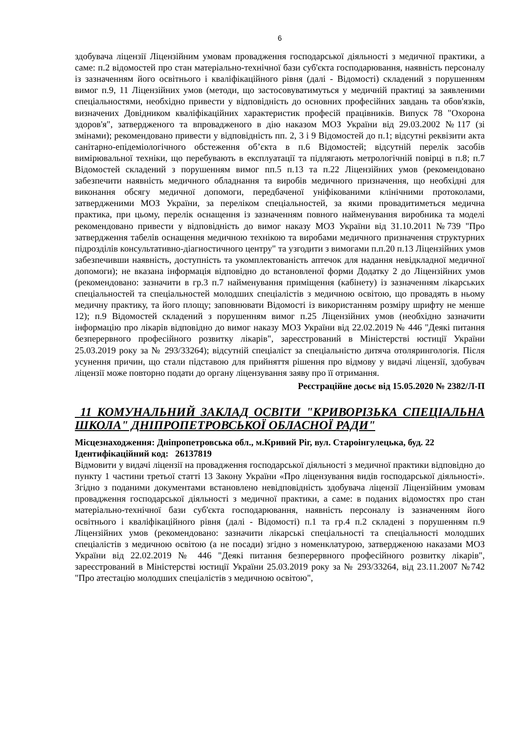6
здобувача ліцензії Ліцензійним умовам провадження господарської діяльності з медичної практики, а саме: п.2 відомостей про стан матеріально-технічної бази суб'єкта господарювання, наявність персоналу із зазначенням його освітнього і кваліфікаційного рівня (далі - Відомості) складений з порушенням вимог п.9, 11 Ліцензійних умов (методи, що застосовуватимуться у медичній практиці за заявленими спеціальностями, необхідно привести у відповідність до основних професійних завдань та обов'язків, визначених Довідником кваліфікаційних характеристик професій працівників. Випуск 78 "Охорона здоров'я", затвердженого та впровадженого в дію наказом МОЗ України від 29.03.2002 №117 (зі змінами); рекомендовано привести у відповідність пп. 2, 3 і 9 Відомостей до п.1; відсутні реквізити акта санітарно-епідеміологічного обстеження об’єкта в п.6 Відомостей; відсутній перелік засобів вимірювальної техніки, що перебувають в експлуатації та підлягають метрологічній повірці в п.8; п.7 Відомостей складений з порушенням вимог пп.5 п.13 та п.22 Ліцензійних умов (рекомендовано забезпечити наявність медичного обладнання та виробів медичного призначення, що необхідні для виконання обсягу медичної допомоги, передбаченої уніфікованими клінічними протоколами, затвердженими МОЗ України, за переліком спеціальностей, за якими провадитиметься медична практика, при цьому, перелік оснащення із зазначенням повного найменування виробника та моделі рекомендовано привести у відповідність до вимог наказу МОЗ України від 31.10.2011 №739 "Про затвердження табелів оснащення медичною технікою та виробами медичного призначення структурних підрозділів консультативно-діагностичного центру" та узгодити з вимогами п.п.20 п.13 Ліцензійних умов забезпечивши наявність, доступність та укомплектованість аптечок для надання невідкладної медичної допомоги); не вказана інформація відповідно до встановленої форми Додатку 2 до Ліцензійних умов (рекомендовано: зазначити в гр.3 п.7 найменування приміщення (кабінету) із зазначенням лікарських спеціальностей та спеціальностей молодших спеціалістів з медичною освітою, що провадять в ньому медичну практику, та його площу; заповнювати Відомості із використанням розміру шрифту не менше 12); п.9 Відомостей складений з порушенням вимог п.25 Ліцензійних умов (необхідно зазначити інформацію про лікарів відповідно до вимог наказу МОЗ України від 22.02.2019 № 446 "Деякі питання безперервного професійного розвитку лікарів", зареєстрований в Міністерстві юстиції України 25.03.2019 року за № 293/33264); відсутній спеціаліст за спеціальністю дитяча отолярингологія. Після усунення причин, що стали підставою для прийняття рішення про відмову у видачі ліцензії, здобувач ліцензії може повторно подати до органу ліцензування заяву про її отримання.
Реєстраційне досьє від 15.05.2020 № 2382/Л-П
11 КОМУНАЛЬНИЙ ЗАКЛАД ОСВІТИ "КРИВОРІЗЬКА СПЕЦІАЛЬНА ШКОЛА" ДНІПРОПЕТРОВСЬКОЇ ОБЛАСНОЇ РАДИ"
Місцезнаходження: Дніпропетровська обл., м.Кривий Ріг, вул. Староінгулецька, буд. 22
Ідентифікаційний код: 26137819
Відмовити у видачі ліцензії на провадження господарської діяльності з медичної практики відповідно до пункту 1 частини третьої статті 13 Закону України «Про ліцензування видів господарської діяльності». Згідно з поданими документами встановлено невідповідність здобувача ліцензії Ліцензійним умовам провадження господарської діяльності з медичної практики, а саме: в поданих відомостях про стан матеріально-технічної бази суб'єкта господарювання, наявність персоналу із зазначенням його освітнього і кваліфікаційного рівня (далі - Відомості) п.1 та гр.4 п.2 складені з порушенням п.9 Ліцензійних умов (рекомендовано: зазначити лікарські спеціальності та спеціальності молодших спеціалістів з медичною освітою (а не посади) згідно з номенклатурою, затвердженою наказами МОЗ України від 22.02.2019 № 446 "Деякі питання безперервного професійного розвитку лікарів", зареєстрований в Міністерстві юстиції України 25.03.2019 року за № 293/33264, від 23.11.2007 №742 "Про атестацію молодших спеціалістів з медичною освітою",